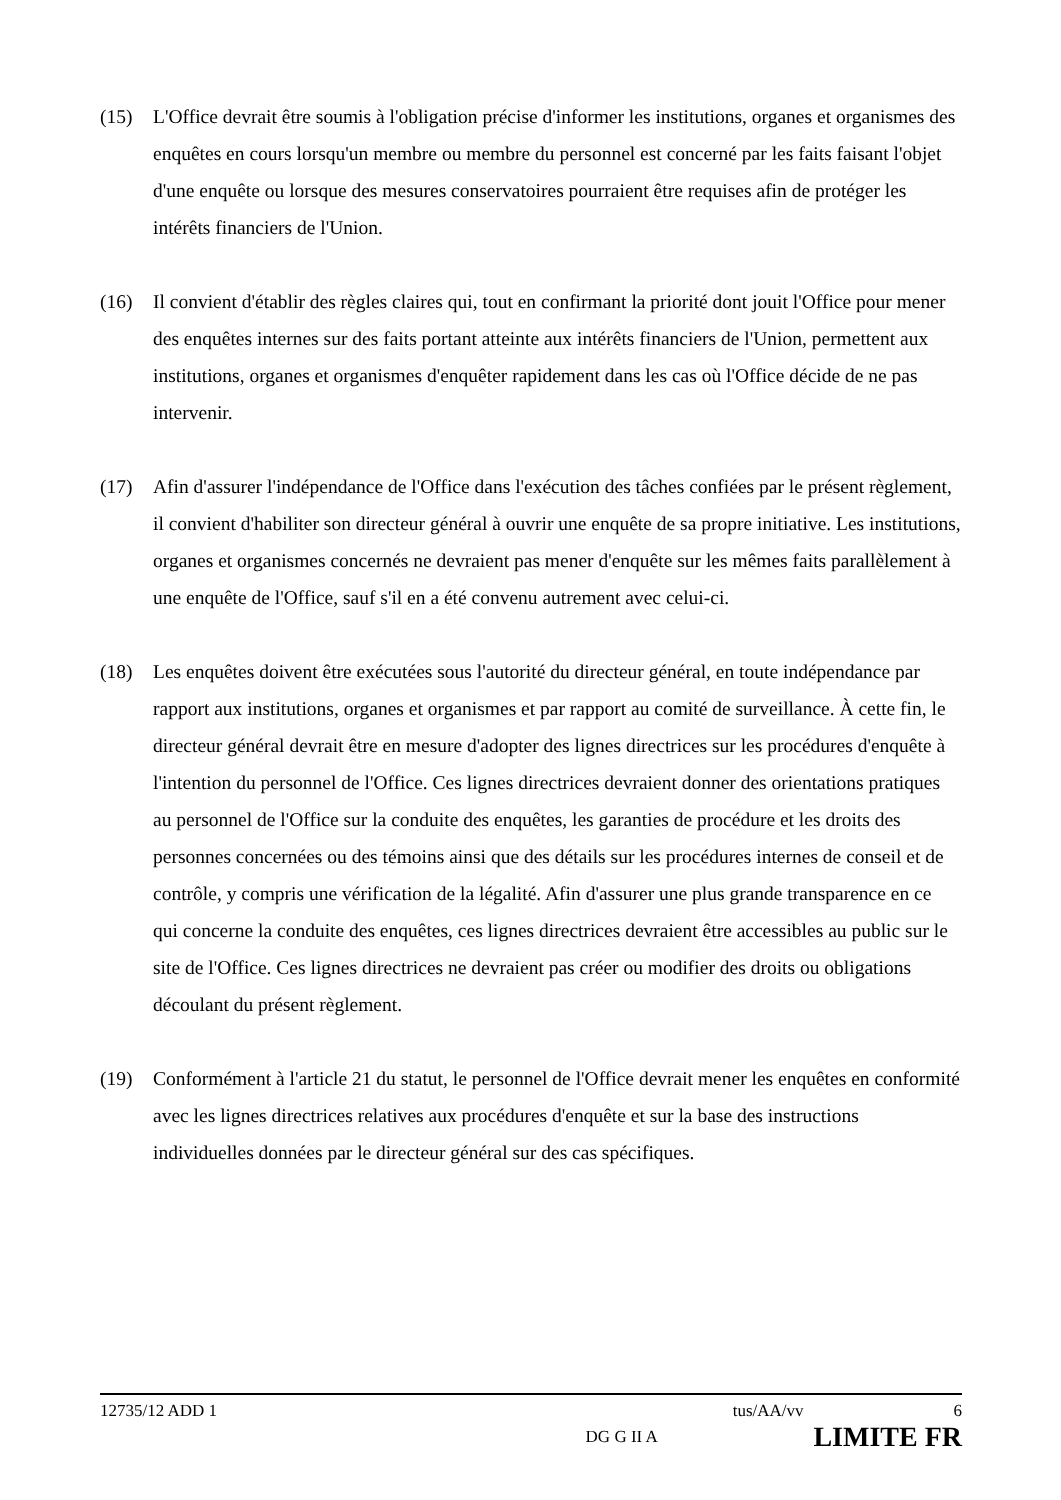(15) L'Office devrait être soumis à l'obligation précise d'informer les institutions, organes et organismes des enquêtes en cours lorsqu'un membre ou membre du personnel est concerné par les faits faisant l'objet d'une enquête ou lorsque des mesures conservatoires pourraient être requises afin de protéger les intérêts financiers de l'Union.
(16) Il convient d'établir des règles claires qui, tout en confirmant la priorité dont jouit l'Office pour mener des enquêtes internes sur des faits portant atteinte aux intérêts financiers de l'Union, permettent aux institutions, organes et organismes d'enquêter rapidement dans les cas où l'Office décide de ne pas intervenir.
(17) Afin d'assurer l'indépendance de l'Office dans l'exécution des tâches confiées par le présent règlement, il convient d'habiliter son directeur général à ouvrir une enquête de sa propre initiative. Les institutions, organes et organismes concernés ne devraient pas mener d'enquête sur les mêmes faits parallèlement à une enquête de l'Office, sauf s'il en a été convenu autrement avec celui-ci.
(18) Les enquêtes doivent être exécutées sous l'autorité du directeur général, en toute indépendance par rapport aux institutions, organes et organismes et par rapport au comité de surveillance. À cette fin, le directeur général devrait être en mesure d'adopter des lignes directrices sur les procédures d'enquête à l'intention du personnel de l'Office. Ces lignes directrices devraient donner des orientations pratiques au personnel de l'Office sur la conduite des enquêtes, les garanties de procédure et les droits des personnes concernées ou des témoins ainsi que des détails sur les procédures internes de conseil et de contrôle, y compris une vérification de la légalité. Afin d'assurer une plus grande transparence en ce qui concerne la conduite des enquêtes, ces lignes directrices devraient être accessibles au public sur le site de l'Office. Ces lignes directrices ne devraient pas créer ou modifier des droits ou obligations découlant du présent règlement.
(19) Conformément à l'article 21 du statut, le personnel de l'Office devrait mener les enquêtes en conformité avec les lignes directrices relatives aux procédures d'enquête et sur la base des instructions individuelles données par le directeur général sur des cas spécifiques.
12735/12 ADD 1 tus/AA/vv 6
DG G II A LIMITE FR